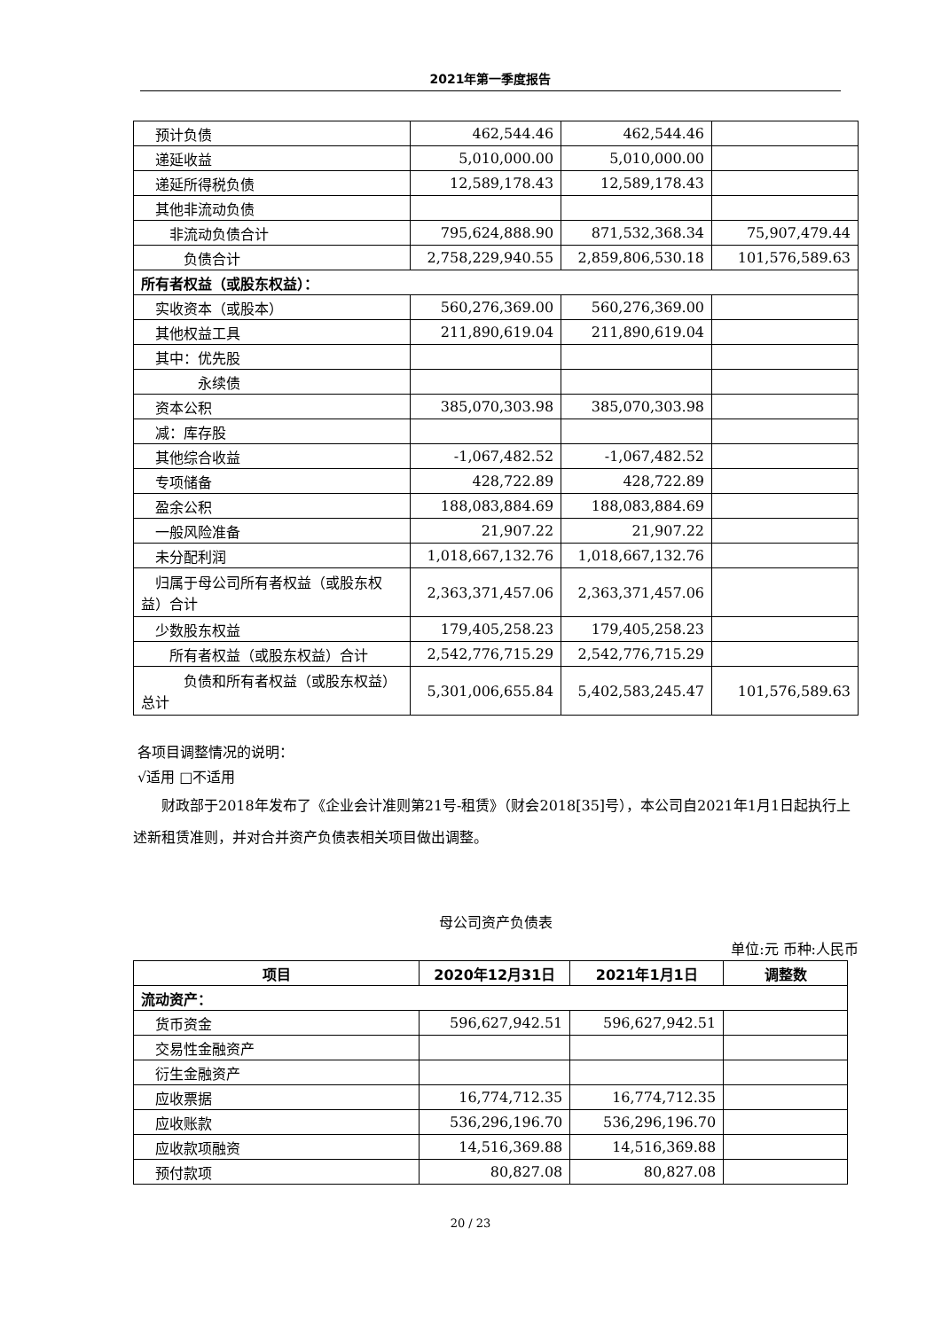2021年第一季度报告
| 预计负债 | 462,544.46 | 462,544.46 | |
| 递延收益 | 5,010,000.00 | 5,010,000.00 | |
| 递延所得税负债 | 12,589,178.43 | 12,589,178.43 | |
| 其他非流动负债 | | | |
| 非流动负债合计 | 795,624,888.90 | 871,532,368.34 | 75,907,479.44 |
| 负债合计 | 2,758,229,940.55 | 2,859,806,530.18 | 101,576,589.63 |
| 所有者权益（或股东权益）： | | | |
| 实收资本（或股本） | 560,276,369.00 | 560,276,369.00 | |
| 其他权益工具 | 211,890,619.04 | 211,890,619.04 | |
| 其中：优先股 | | | |
| 永续债 | | | |
| 资本公积 | 385,070,303.98 | 385,070,303.98 | |
| 减：库存股 | | | |
| 其他综合收益 | -1,067,482.52 | -1,067,482.52 | |
| 专项储备 | 428,722.89 | 428,722.89 | |
| 盈余公积 | 188,083,884.69 | 188,083,884.69 | |
| 一般风险准备 | 21,907.22 | 21,907.22 | |
| 未分配利润 | 1,018,667,132.76 | 1,018,667,132.76 | |
| 归属于母公司所有者权益（或股东权益）合计 | 2,363,371,457.06 | 2,363,371,457.06 | |
| 少数股东权益 | 179,405,258.23 | 179,405,258.23 | |
| 所有者权益（或股东权益）合计 | 2,542,776,715.29 | 2,542,776,715.29 | |
| 负债和所有者权益（或股东权益）总计 | 5,301,006,655.84 | 5,402,583,245.47 | 101,576,589.63 |
各项目调整情况的说明：
√适用 □不适用
  财政部于2018年发布了《企业会计准则第21号-租赁》（财会2018[35]号），本公司自2021年1月1日起执行上述新租赁准则，并对合并资产负债表相关项目做出调整。
母公司资产负债表
单位:元 币种:人民币
| 项目 | 2020年12月31日 | 2021年1月1日 | 调整数 |
| --- | --- | --- | --- |
| 流动资产： | | | |
| 货币资金 | 596,627,942.51 | 596,627,942.51 | |
| 交易性金融资产 | | | |
| 衍生金融资产 | | | |
| 应收票据 | 16,774,712.35 | 16,774,712.35 | |
| 应收账款 | 536,296,196.70 | 536,296,196.70 | |
| 应收款项融资 | 14,516,369.88 | 14,516,369.88 | |
| 预付款项 | 80,827.08 | 80,827.08 | |
20 / 23